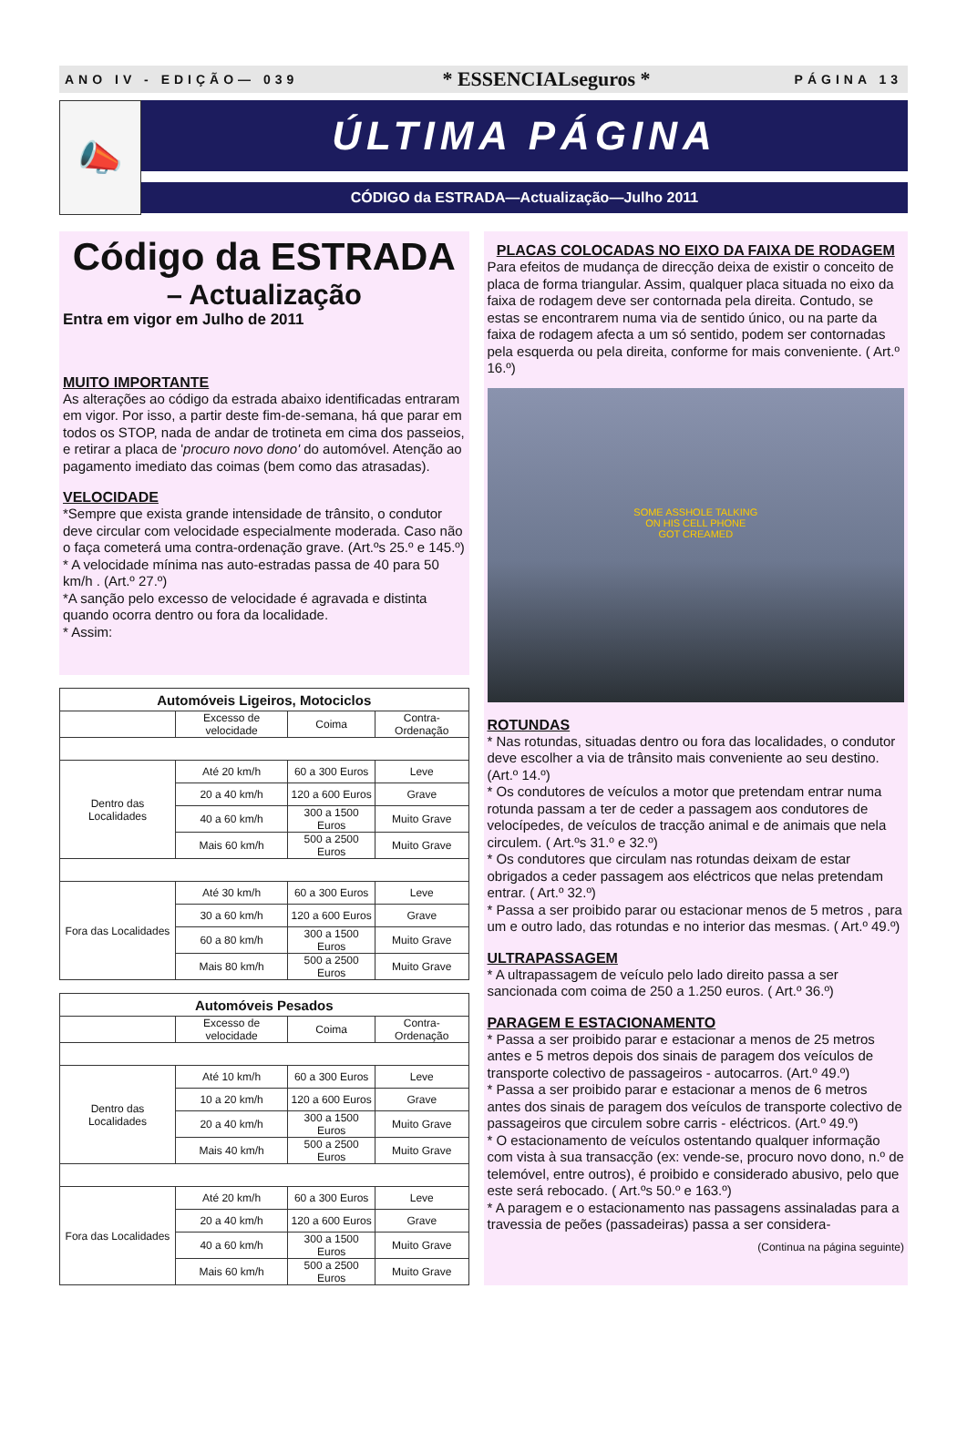ANO IV - EDIÇÃO— 039 * ESSENCIALseguros * PÁGINA 13
📣
ÚLTIMA PÁGINA
CÓDIGO da ESTRADA—Actualização—Julho 2011
Código da ESTRADA
– Actualização
Entra em vigor em Julho de 2011
MUITO IMPORTANTE
As alterações ao código da estrada abaixo identificadas entraram em vigor. Por isso, a partir deste fim-de-semana, há que parar em todos os STOP, nada de andar de trotineta em cima dos passeios, e retirar a placa de 'procuro novo dono' do automóvel. Atenção ao pagamento imediato das coimas (bem como das atrasadas).
VELOCIDADE
*Sempre que exista grande intensidade de trânsito, o condutor deve circular com velocidade especialmente moderada. Caso não o faça cometerá uma contra-ordenação grave. (Art.ºs 25.º e 145.º)
* A velocidade mínima nas auto-estradas passa de 40 para 50 km/h . (Art.º 27.º)
*A sanção pelo excesso de velocidade é agravada e distinta quando ocorra dentro ou fora da localidade.
* Assim:
| Automóveis Ligeiros, Motociclos | | | |
| --- | --- | --- | --- |
| | Excesso de velocidade | Coima | Contra-Ordenação |
| Dentro das Localidades | Até 20 km/h | 60 a 300 Euros | Leve |
| | 20 a 40 km/h | 120 a 600 Euros | Grave |
| | 40 a 60 km/h | 300 a 1500 Euros | Muito Grave |
| | Mais 60 km/h | 500 a 2500 Euros | Muito Grave |
| Fora das Localidades | Até 30 km/h | 60 a 300 Euros | Leve |
| | 30 a 60 km/h | 120 a 600 Euros | Grave |
| | 60 a 80 km/h | 300 a 1500 Euros | Muito Grave |
| | Mais 80 km/h | 500 a 2500 Euros | Muito Grave |
| Automóveis Pesados | | | |
| --- | --- | --- | --- |
| | Excesso de velocidade | Coima | Contra-Ordenação |
| Dentro das Localidades | Até 10 km/h | 60 a 300 Euros | Leve |
| | 10 a 20 km/h | 120 a 600 Euros | Grave |
| | 20 a 40 km/h | 300 a 1500 Euros | Muito Grave |
| | Mais 40 km/h | 500 a 2500 Euros | Muito Grave |
| Fora das Localidades | Até 20 km/h | 60 a 300 Euros | Leve |
| | 20 a 40 km/h | 120 a 600 Euros | Grave |
| | 40 a 60 km/h | 300 a 1500 Euros | Muito Grave |
| | Mais 60 km/h | 500 a 2500 Euros | Muito Grave |
PLACAS COLOCADAS NO EIXO DA FAIXA DE RODAGEM
Para efeitos de mudança de direcção deixa de existir o conceito de placa de forma triangular. Assim, qualquer placa situada no eixo da faixa de rodagem deve ser contornada pela direita. Contudo, se estas se encontrarem numa via de sentido único, ou na parte da faixa de rodagem afecta a um só sentido, podem ser contornadas pela esquerda ou pela direita, conforme for mais conveniente. ( Art.º 16.º)
SOME ASSHOLE TALKING
ON HIS CELL PHONE
GOT CREAMED
ROTUNDAS
* Nas rotundas, situadas dentro ou fora das localidades, o condutor deve escolher a via de trânsito mais conveniente ao seu destino. (Art.º 14.º)
* Os condutores de veículos a motor que pretendam entrar numa rotunda passam a ter de ceder a passagem aos condutores de velocípedes, de veículos de tracção animal e de animais que nela circulem. ( Art.ºs 31.º e 32.º)
* Os condutores que circulam nas rotundas deixam de estar obrigados a ceder passagem aos eléctricos que nelas pretendam entrar. ( Art.º 32.º)
* Passa a ser proibido parar ou estacionar menos de 5 metros , para um e outro lado, das rotundas e no interior das mesmas. ( Art.º 49.º)
ULTRAPASSAGEM
* A ultrapassagem de veículo pelo lado direito passa a ser sancionada com coima de 250 a 1.250 euros. ( Art.º 36.º)
PARAGEM E ESTACIONAMENTO
* Passa a ser proibido parar e estacionar a menos de 25 metros antes e 5 metros depois dos sinais de paragem dos veículos de transporte colectivo de passageiros - autocarros. (Art.º 49.º)
* Passa a ser proibido parar e estacionar a menos de 6 metros antes dos sinais de paragem dos veículos de transporte colectivo de passageiros que circulem sobre carris - eléctricos. (Art.º 49.º)
* O estacionamento de veículos ostentando qualquer informação com vista à sua transacção (ex: vende-se, procuro novo dono, n.º de telemóvel, entre outros), é proibido e considerado abusivo, pelo que este será rebocado. ( Art.ºs 50.º e 163.º)
* A paragem e o estacionamento nas passagens assinaladas para a travessia de peões (passadeiras) passa a ser considera-
(Continua na página seguinte)